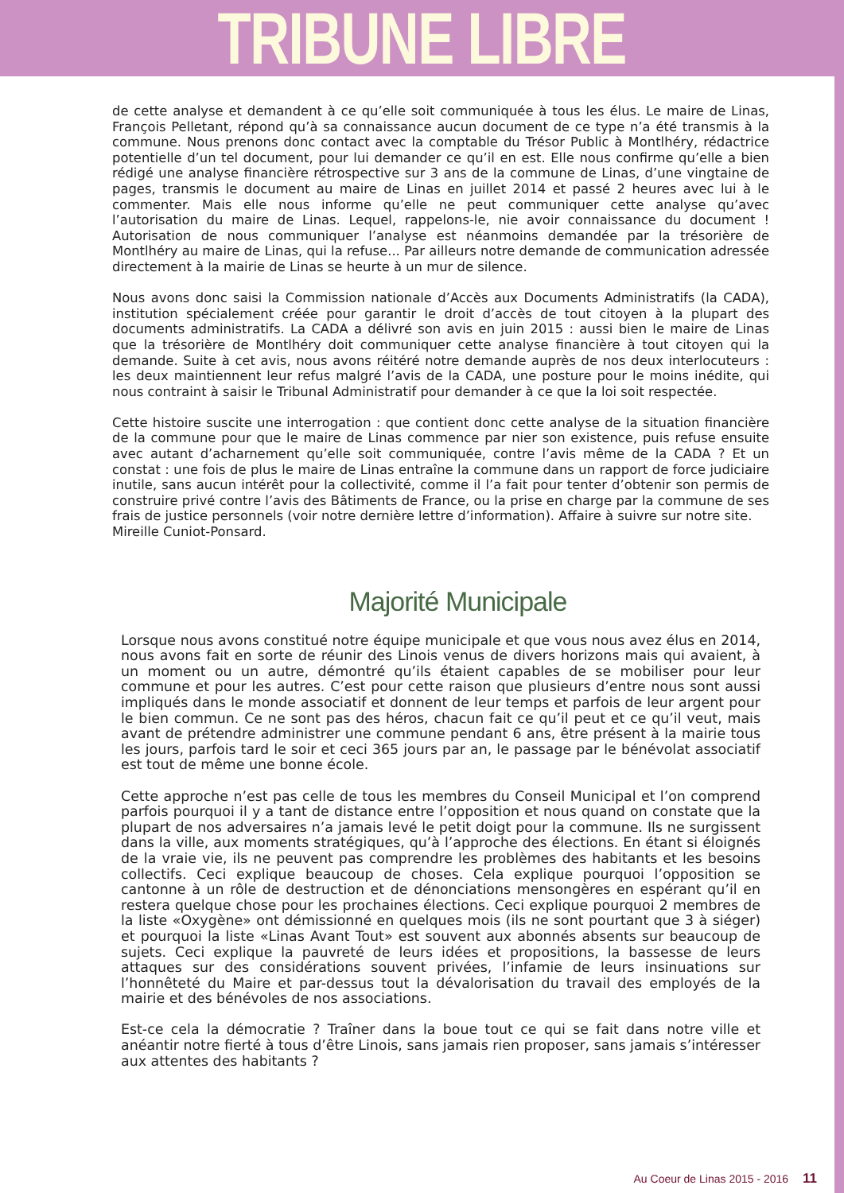TRIBUNE LIBRE
de cette analyse et demandent à ce qu’elle soit communiquée à tous les élus. Le maire de Linas, François Pelletant, répond qu’à sa connaissance aucun document de ce type n’a été transmis à la commune. Nous prenons donc contact avec la comptable du Trésor Public à Montlhéry, rédactrice potentielle d’un tel document, pour lui demander ce qu’il en est. Elle nous confirme qu’elle a bien rédigé une analyse financière rétrospective sur 3 ans de la commune de Linas, d’une vingtaine de pages, transmis le document au maire de Linas en juillet 2014 et passé 2 heures avec lui à le commenter. Mais elle nous informe qu’elle ne peut communiquer cette analyse qu’avec l’autorisation du maire de Linas. Lequel, rappelons-le, nie avoir connaissance du document ! Autorisation de nous communiquer l’analyse est néanmoins demandée par la trésorière de Montlhéry au maire de Linas, qui la refuse... Par ailleurs notre demande de communication adressée directement à la mairie de Linas se heurte à un mur de silence.
Nous avons donc saisi la Commission nationale d’Accès aux Documents Administratifs (la CADA), institution spécialement créée pour garantir le droit d’accès de tout citoyen à la plupart des documents administratifs. La CADA a délivré son avis en juin 2015 : aussi bien le maire de Linas que la trésorière de Montlhéry doit communiquer cette analyse financière à tout citoyen qui la demande. Suite à cet avis, nous avons réitéré notre demande auprès de nos deux interlocuteurs : les deux maintiennent leur refus malgré l’avis de la CADA, une posture pour le moins inédite, qui nous contraint à saisir le Tribunal Administratif pour demander à ce que la loi soit respectée.
Cette histoire suscite une interrogation : que contient donc cette analyse de la situation financière de la commune pour que le maire de Linas commence par nier son existence, puis refuse ensuite avec autant d’acharnement qu’elle soit communiquée, contre l’avis même de la CADA ? Et un constat : une fois de plus le maire de Linas entraîne la commune dans un rapport de force judiciaire inutile, sans aucun intérêt pour la collectivité, comme il l’a fait pour tenter d’obtenir son permis de construire privé contre l’avis des Bâtiments de France, ou la prise en charge par la commune de ses frais de justice personnels (voir notre dernière lettre d’information). Affaire à suivre sur notre site.
Mireille Cuniot-Ponsard.
Majorité Municipale
Lorsque nous avons constitué notre équipe municipale et que vous nous avez élus en 2014, nous avons fait en sorte de réunir des Linois venus de divers horizons mais qui avaient, à un moment ou un autre, démontré qu’ils étaient capables de se mobiliser pour leur commune et pour les autres. C’est pour cette raison que plusieurs d’entre nous sont aussi impliqués dans le monde associatif et donnent de leur temps et parfois de leur argent pour le bien commun. Ce ne sont pas des héros, chacun fait ce qu’il peut et ce qu’il veut, mais avant de prétendre administrer une commune pendant 6 ans, être présent à la mairie tous les jours, parfois tard le soir et ceci 365 jours par an, le passage par le bénévolat associatif est tout de même une bonne école.
Cette approche n’est pas celle de tous les membres du Conseil Municipal et l’on comprend parfois pourquoi il y a tant de distance entre l’opposition et nous quand on constate que la plupart de nos adversaires n’a jamais levé le petit doigt pour la commune. Ils ne surgissent dans la ville, aux moments stratégiques, qu’à l’approche des élections. En étant si éloignés de la vraie vie, ils ne peuvent pas comprendre les problèmes des habitants et les besoins collectifs. Ceci explique beaucoup de choses. Cela explique pourquoi l’opposition se cantonne à un rôle de destruction et de dénonciations mensongères en espérant qu’il en restera quelque chose pour les prochaines élections. Ceci explique pourquoi 2 membres de la liste «Oxygène» ont démissionné en quelques mois (ils ne sont pourtant que 3 à siéger) et pourquoi la liste «Linas Avant Tout» est souvent aux abonnés absents sur beaucoup de sujets. Ceci explique la pauvreté de leurs idées et propositions, la bassesse de leurs attaques sur des considérations souvent privées, l’infamie de leurs insinuations sur l’honnêteté du Maire et par-dessus tout la dévalorisation du travail des employés de la mairie et des bénévoles de nos associations.
Est-ce cela la démocratie ? Traîner dans la boue tout ce qui se fait dans notre ville et anéantir notre fierté à tous d’être Linois, sans jamais rien proposer, sans jamais s’intéresser aux attentes des habitants ?
Au Coeur de Linas 2015 - 2016 11